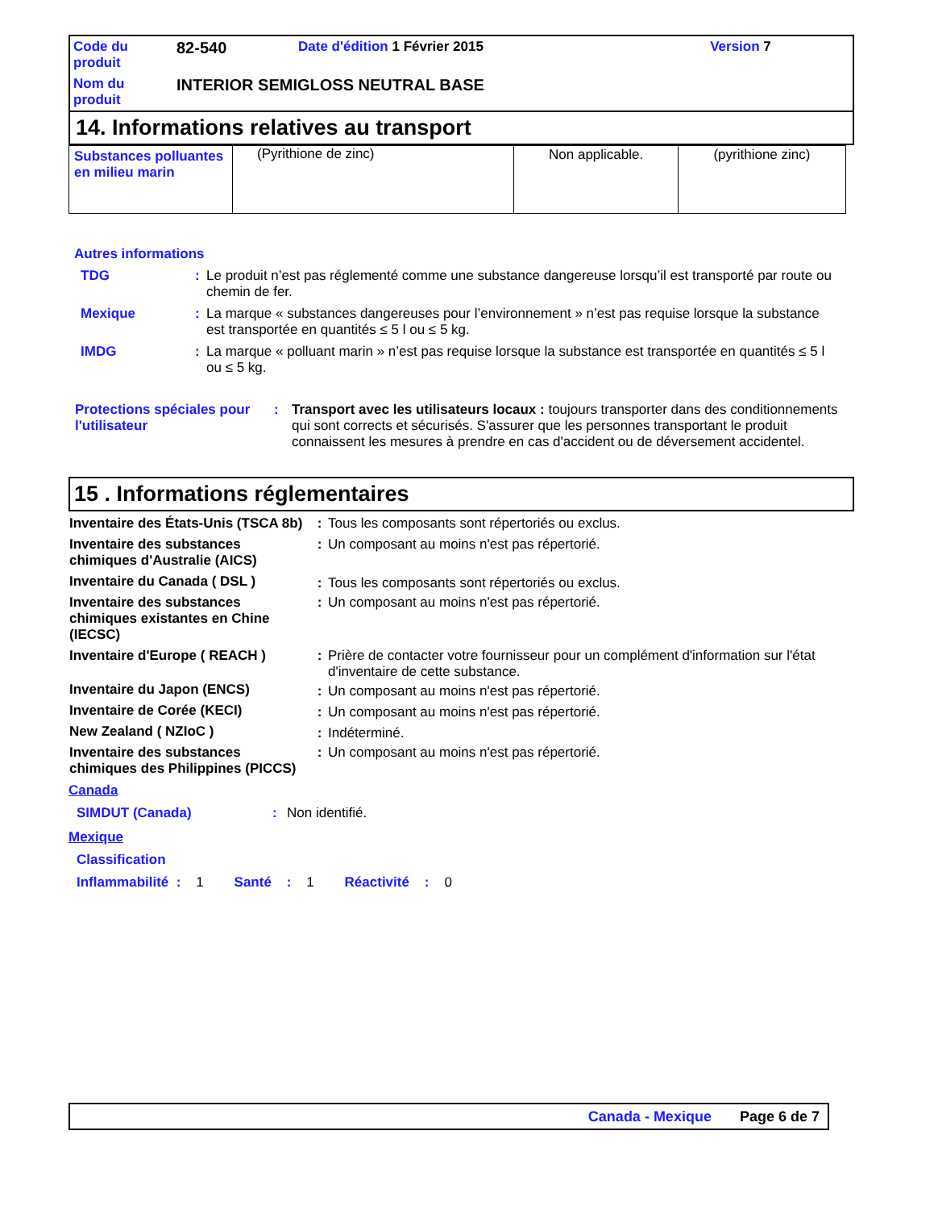| Code du produit | 82-540 | Date d'édition 1 Février 2015 | Version 7 |
| Nom du produit | INTERIOR SEMIGLOSS NEUTRAL BASE | | |
14. Informations relatives au transport
| Substances polluantes en milieu marin | (Pyrithione de zinc) | Non applicable. | (pyrithione zinc) |
Autres informations
| TDG | : | Le produit n’est pas réglementé comme une substance dangereuse lorsqu’il est transporté par route ou chemin de fer. |
| Mexique | : | La marque « substances dangereuses pour l’environnement » n’est pas requise lorsque la substance est transportée en quantités ≤ 5 l ou ≤ 5 kg. |
| IMDG | : | La marque « polluant marin » n’est pas requise lorsque la substance est transportée en quantités ≤ 5 l ou ≤ 5 kg. |
| Protections spéciales pour l'utilisateur | : | Transport avec les utilisateurs locaux : toujours transporter dans des conditionnements qui sont corrects et sécurisés. S'assurer que les personnes transportant le produit connaissent les mesures à prendre en cas d'accident ou de déversement accidentel. |
15 . Informations réglementaires
| Inventaire des États-Unis (TSCA 8b) | : | Tous les composants sont répertoriés ou exclus. |
| Inventaire des substances chimiques d'Australie (AICS) | : | Un composant au moins n'est pas répertorié. |
| Inventaire du Canada ( DSL ) | : | Tous les composants sont répertoriés ou exclus. |
| Inventaire des substances chimiques existantes en Chine (IECSC) | : | Un composant au moins n'est pas répertorié. |
| Inventaire d'Europe ( REACH ) | : | Prière de contacter votre fournisseur pour un complément d'information sur l'état d'inventaire de cette substance. |
| Inventaire du Japon (ENCS) | : | Un composant au moins n'est pas répertorié. |
| Inventaire de Corée (KECI) | : | Un composant au moins n'est pas répertorié. |
| New Zealand ( NZIoC ) | : | Indéterminé. |
| Inventaire des substances chimiques des Philippines (PICCS) | : | Un composant au moins n'est pas répertorié. |
Canada
SIMDUT (Canada): Non identifié.
Mexique
Classification
Inflammabilité : 1 Santé : 1 Réactivité : 0
Canada - Mexique Page 6 de 7